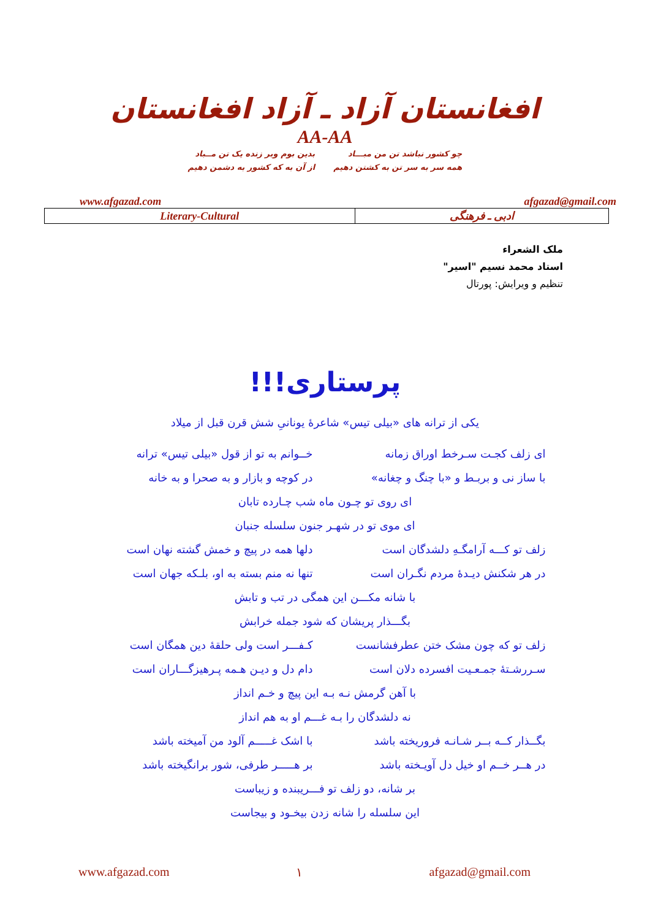افغانستان آزاد ـ آزاد افغانستان
AA-AA
چو کشور نباشد تن من مبـــاد
همه سر به سر تن به کشتن دهیم
بدین بوم وبر زنده یک تن مــباد
از آن به که کشور به دشمن دهیم
www.afgazad.com afgazad@gmail.com
| Literary-Cultural | ادبی ـ فرهنگی |
ملک الشعراء
استاد محمد نسیم "اسیر"
تنظیم و ویرایش: پورتال
پرستاری!!!
یکی از ترانه های «بیلی تیس» شاعرۀ یونانیِ شش قرن قبل از میلاد
ای زلف کجـت سـرخط اوراق زمانه خــوانم به تو از قول «بیلی تیس» ترانه
با ساز نی و بربـط و «با چنگ و چغانه» در کوچه و بازار و به صحرا و به خانه
ای روی تو چـون ماه شب چـارده تابان
ای موی تو در شهـر جنون سلسله جنبان
زلف تو کـــه آرامگـهِ دلشدگان است دلها همه در پیچ و خمش گشته نهان است
در هر شکنش دیـدۀ مردم نگـران است تنها نه منم بسته به او، بلـکه جهان است
با شانه مکـــن این همگی در تب و تابش
بگـــذار پریشان که شود جمله خرابش
زلف تو که چون مشک ختن عطرفشانست کـفـــر است ولی حلقۀ دین همگان است
سـررشـتۀ جمـعـیت افسرده دلان است دام دل و دیـن هـمه پـرهیزگـــاران است
با آهن گرمش نـه بـه این پیچ و خـم انداز
نه دلشدگان را بـه غـــم او به هم انداز
بگــذار کــه بــر شـانـه فروریخته باشد با اشک غـــــم آلود من آمیخته باشد
در هــر خــم او خیل دل آویـخته باشد بر هـــــر طرفی، شور برانگیخته باشد
بر شانه، دو زلف تو فـــریبنده و زیباست
این سلسله را شانه زدن بیخـود و بیجاست
www.afgazad.com ١ afgazad@gmail.com